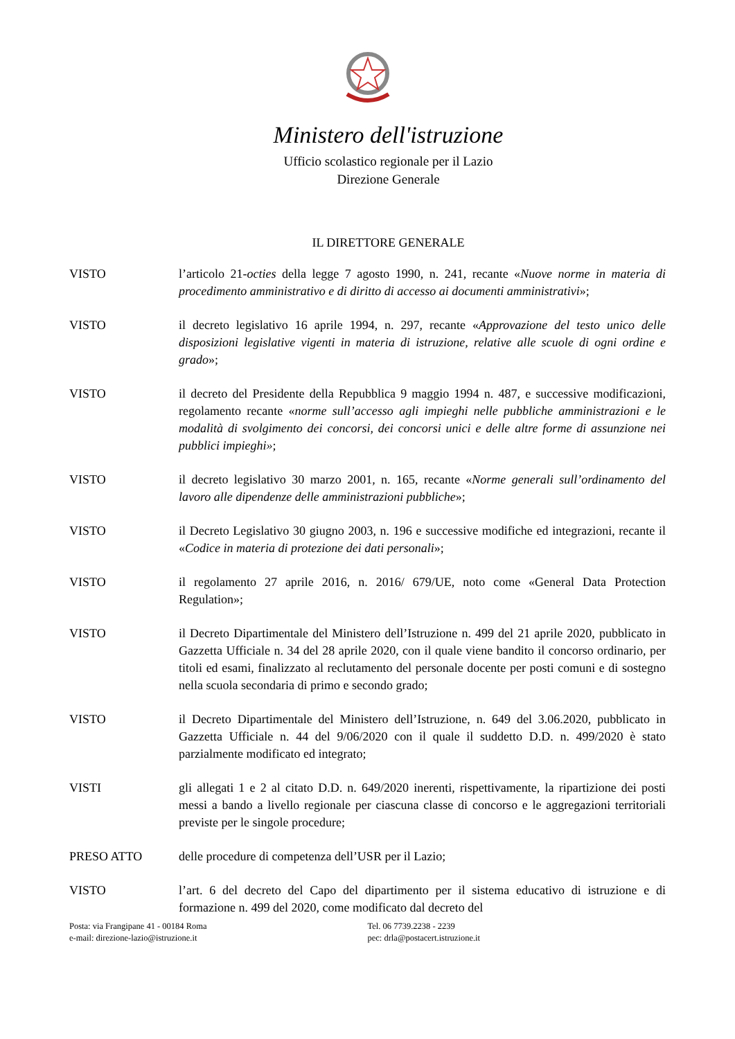Ministero dell'istruzione
Ufficio scolastico regionale per il Lazio
Direzione Generale
IL DIRETTORE GENERALE
VISTO l’articolo 21-octies della legge 7 agosto 1990, n. 241, recante «Nuove norme in materia di procedimento amministrativo e di diritto di accesso ai documenti amministrativi»;
VISTO il decreto legislativo 16 aprile 1994, n. 297, recante «Approvazione del testo unico delle disposizioni legislative vigenti in materia di istruzione, relative alle scuole di ogni ordine e grado»;
VISTO il decreto del Presidente della Repubblica 9 maggio 1994 n. 487, e successive modificazioni, regolamento recante «norme sull’accesso agli impieghi nelle pubbliche amministrazioni e le modalità di svolgimento dei concorsi, dei concorsi unici e delle altre forme di assunzione nei pubblici impieghi»;
VISTO il decreto legislativo 30 marzo 2001, n. 165, recante «Norme generali sull’ordinamento del lavoro alle dipendenze delle amministrazioni pubbliche»;
VISTO il Decreto Legislativo 30 giugno 2003, n. 196 e successive modifiche ed integrazioni, recante il «Codice in materia di protezione dei dati personali»;
VISTO il regolamento 27 aprile 2016, n. 2016/ 679/UE, noto come «General Data Protection Regulation»;
VISTO il Decreto Dipartimentale del Ministero dell’Istruzione n. 499 del 21 aprile 2020, pubblicato in Gazzetta Ufficiale n. 34 del 28 aprile 2020, con il quale viene bandito il concorso ordinario, per titoli ed esami, finalizzato al reclutamento del personale docente per posti comuni e di sostegno nella scuola secondaria di primo e secondo grado;
VISTO il Decreto Dipartimentale del Ministero dell’Istruzione, n. 649 del 3.06.2020, pubblicato in Gazzetta Ufficiale n. 44 del 9/06/2020 con il quale il suddetto D.D. n. 499/2020 è stato parzialmente modificato ed integrato;
VISTI gli allegati 1 e 2 al citato D.D. n. 649/2020 inerenti, rispettivamente, la ripartizione dei posti messi a bando a livello regionale per ciascuna classe di concorso e le aggregazioni territoriali previste per le singole procedure;
PRESO ATTO delle procedure di competenza dell’USR per il Lazio;
VISTO l’art. 6 del decreto del Capo del dipartimento per il sistema educativo di istruzione e di formazione n. 499 del 2020, come modificato dal decreto del
Posta: via Frangipane 41 - 00184 Roma
e-mail: direzione-lazio@istruzione.it
Tel. 06 7739.2238 - 2239
pec: drla@postacert.istruzione.it